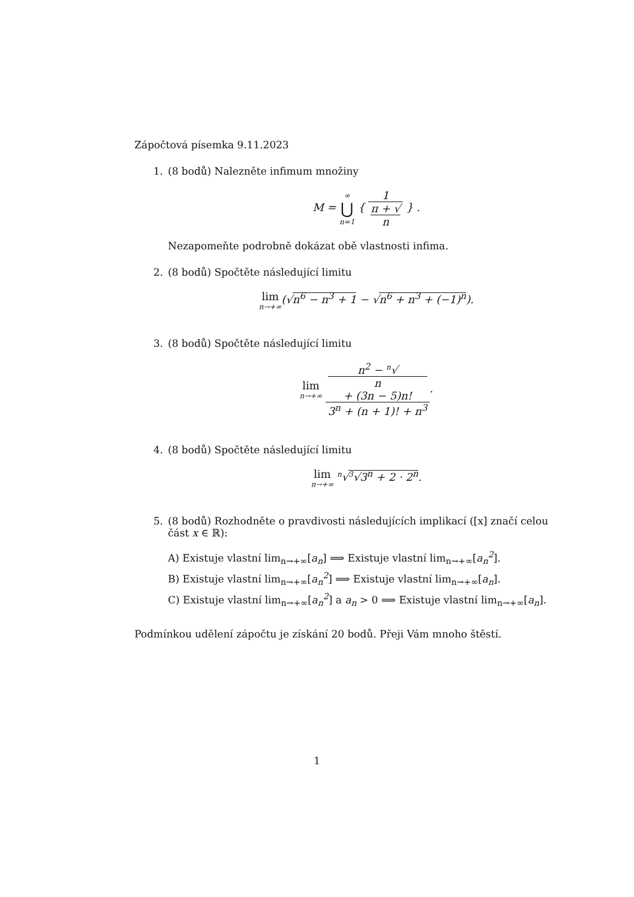Zápočtová písemka 9.11.2023
1. (8 bodů) Nalezněte infimum množiny
M = ∞ ⋃ n=1 { 1 π + √
n } .
Nezapomeňte podrobně dokázat obě vlastnosti infima.
2. (8 bodů) Spočtěte následující limitu
lim n→+∞(√n<sup>6</sup> − n<sup>3</sup> + 1 − √n<sup>6</sup> + n<sup>3</sup> + (−1)<sup>n</sup>).
3. (8 bodů) Spočtěte následující limitu
lim n→+∞ n<sup>2</sup> − <sup>n</sup>√
n
+ (3n − 5)n! 3<sup>n</sup> + (n + 1)! + n<sup>3</sup>.
4. (8 bodů) Spočtěte následující limitu
lim n→+∞ <sup>n</sup>√<sup>3</sup>√3<sup>n</sup> + 2 · 2<sup>n</sup>.
5. (8 bodů) Rozhodněte o pravdivosti následujících implikací ([x] značí celou část x ∈ ℝ):
A) Existuje vlastní lim<sub>n→+∞</sub>[a<sub>n</sub>] ⟹ Existuje vlastní lim<sub>n→+∞</sub>[a<sub>n</sub><sup>2</sup>].
B) Existuje vlastní lim<sub>n→+∞</sub>[a<sub>n</sub><sup>2</sup>] ⟹ Existuje vlastní lim<sub>n→+∞</sub>[a<sub>n</sub>].
C) Existuje vlastní lim<sub>n→+∞</sub>[a<sub>n</sub><sup>2</sup>] a a<sub>n</sub> > 0 ⟹ Existuje vlastní lim<sub>n→+∞</sub>[a<sub>n</sub>].
Podmínkou udělení zápočtu je získání 20 bodů. Přeji Vám mnoho štěstí.
1